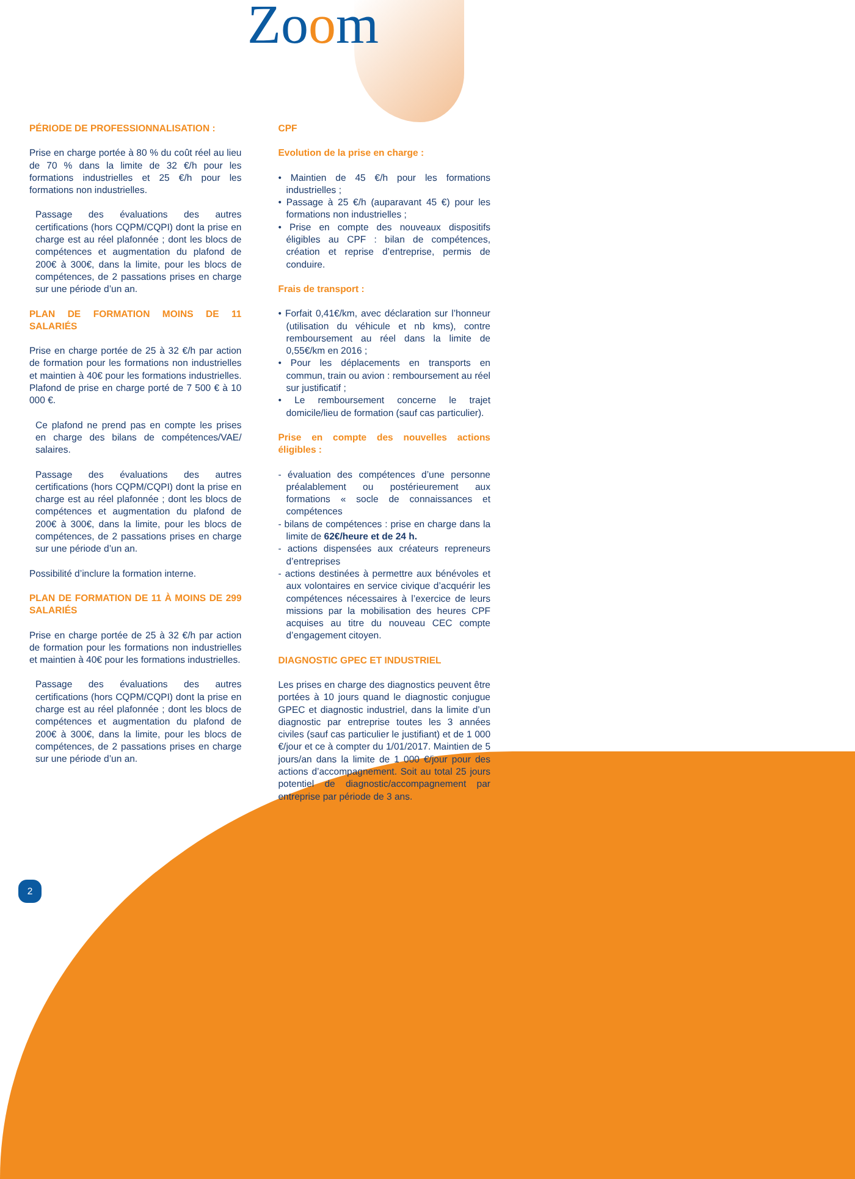Zoom
PÉRIODE DE PROFESSIONNALISATION :
Prise en charge portée à 80 % du coût réel au lieu de 70 % dans la limite de 32 €/h pour les formations industrielles et 25 €/h pour les formations non industrielles.
Passage des évaluations des autres certifications (hors CQPM/CQPI) dont la prise en charge est au réel plafonnée ; dont les blocs de compétences et augmentation du plafond de 200€ à 300€, dans la limite, pour les blocs de compétences, de 2 passations prises en charge sur une période d’un an.
PLAN DE FORMATION MOINS DE 11 SALARIÉS
Prise en charge portée de 25 à 32 €/h par action de formation pour les formations non industrielles et maintien à 40€ pour les formations industrielles. Plafond de prise en charge porté de 7 500 € à 10 000 €.
Ce plafond ne prend pas en compte les prises en charge des bilans de compétences/VAE/ salaires.
Passage des évaluations des autres certifications (hors CQPM/CQPI) dont la prise en charge est au réel plafonnée ; dont les blocs de compétences et augmentation du plafond de 200€ à 300€, dans la limite, pour les blocs de compétences, de 2 passations prises en charge sur une période d’un an.
Possibilité d’inclure la formation interne.
PLAN DE FORMATION DE 11 À MOINS DE 299 SALARIÉS
Prise en charge portée de 25 à 32 €/h par action de formation pour les formations non industrielles et maintien à 40€ pour les formations industrielles.
Passage des évaluations des autres certifications (hors CQPM/CQPI) dont la prise en charge est au réel plafonnée ; dont les blocs de compétences et augmentation du plafond de 200€ à 300€, dans la limite, pour les blocs de compétences, de 2 passations prises en charge sur une période d’un an.
CPF
Evolution de la prise en charge :
• Maintien de 45 €/h pour les formations industrielles ;
• Passage à 25 €/h (auparavant 45 €) pour les formations non industrielles ;
• Prise en compte des nouveaux dispositifs éligibles au CPF : bilan de compétences, création et reprise d’entreprise, permis de conduire.
Frais de transport :
• Forfait 0,41€/km, avec déclaration sur l’honneur (utilisation du véhicule et nb kms), contre remboursement au réel dans la limite de 0,55€/km en 2016 ;
• Pour les déplacements en transports en commun, train ou avion : remboursement au réel sur justificatif ;
• Le remboursement concerne le trajet domicile/lieu de formation (sauf cas particulier).
Prise en compte des nouvelles actions éligibles :
- évaluation des compétences d’une personne préalablement ou postérieurement aux formations « socle de connaissances et compétences
- bilans de compétences : prise en charge dans la limite de 62€/heure et de 24 h.
- actions dispensées aux créateurs repreneurs d’entreprises
- actions destinées à permettre aux bénévoles et aux volontaires en service civique d’acquérir les compétences nécessaires à l’exercice de leurs missions par la mobilisation des heures CPF acquises au titre du nouveau CEC compte d’engagement citoyen.
DIAGNOSTIC GPEC ET INDUSTRIEL
Les prises en charge des diagnostics peuvent être portées à 10 jours quand le diagnostic conjugue GPEC et diagnostic industriel, dans la limite d’un diagnostic par entreprise toutes les 3 années civiles (sauf cas particulier le justifiant) et de 1 000 €/jour et ce à compter du 1/01/2017. Maintien de 5 jours/an dans la limite de 1 000 €/jour pour des actions d’accompagnement. Soit au total 25 jours potentiel de diagnostic/accompagnement par entreprise par période de 3 ans.
2